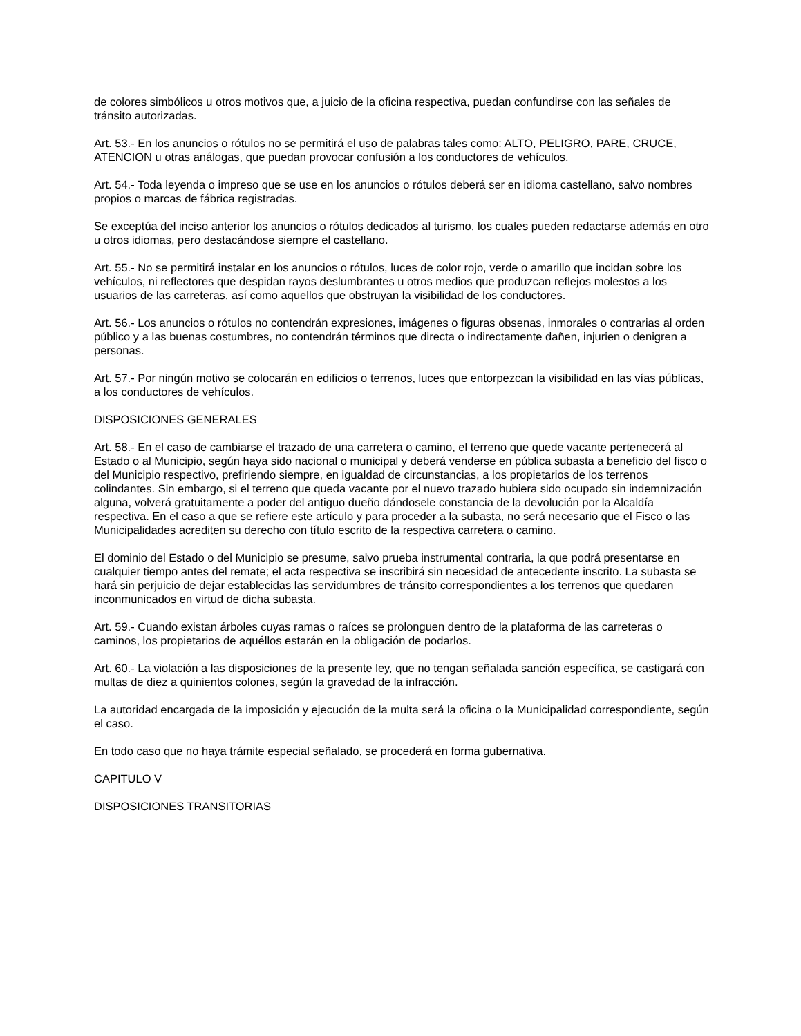de colores simbólicos u otros motivos que, a juicio de la oficina respectiva, puedan confundirse con las señales de tránsito autorizadas.
Art. 53.- En los anuncios o rótulos no se permitirá el uso de palabras tales como: ALTO, PELIGRO, PARE, CRUCE, ATENCION u otras análogas, que puedan provocar confusión a los conductores de vehículos.
Art. 54.- Toda leyenda o impreso que se use en los anuncios o rótulos deberá ser en idioma castellano, salvo nombres propios o marcas de fábrica registradas.
Se exceptúa del inciso anterior los anuncios o rótulos dedicados al turismo, los cuales pueden redactarse además en otro u otros idiomas, pero destacándose siempre el castellano.
Art. 55.- No se permitirá instalar en los anuncios o rótulos, luces de color rojo, verde o amarillo que incidan sobre los vehículos, ni reflectores que despidan rayos deslumbrantes u otros medios que produzcan reflejos molestos a los usuarios de las carreteras, así como aquellos que obstruyan la visibilidad de los conductores.
Art. 56.- Los anuncios o rótulos no contendrán expresiones, imágenes o figuras obsenas, inmorales o contrarias al orden público y a las buenas costumbres, no contendrán términos que directa o indirectamente dañen, injurien o denigren a personas.
Art. 57.- Por ningún motivo se colocarán en edificios o terrenos, luces que entorpezcan la visibilidad en las vías públicas, a los conductores de vehículos.
DISPOSICIONES GENERALES
Art. 58.- En el caso de cambiarse el trazado de una carretera o camino, el terreno que quede vacante pertenecerá al Estado o al Municipio, según haya sido nacional o municipal y deberá venderse en pública subasta a beneficio del fisco o del Municipio respectivo, prefiriendo siempre, en igualdad de circunstancias, a los propietarios de los terrenos colindantes. Sin embargo, si el terreno que queda vacante por el nuevo trazado hubiera sido ocupado sin indemnización alguna, volverá gratuitamente a poder del antiguo dueño dándosele constancia de la devolución por la Alcaldía respectiva. En el caso a que se refiere este artículo y para proceder a la subasta, no será necesario que el Fisco o las Municipalidades acrediten su derecho con título escrito de la respectiva carretera o camino.
El dominio del Estado o del Municipio se presume, salvo prueba instrumental contraria, la que podrá presentarse en cualquier tiempo antes del remate; el acta respectiva se inscribirá sin necesidad de antecedente inscrito. La subasta se hará sin perjuicio de dejar establecidas las servidumbres de tránsito correspondientes a los terrenos que quedaren inconmunicados en virtud de dicha subasta.
Art. 59.- Cuando existan árboles cuyas ramas o raíces se prolonguen dentro de la plataforma de las carreteras o caminos, los propietarios de aquéllos estarán en la obligación de podarlos.
Art. 60.- La violación a las disposiciones de la presente ley, que no tengan señalada sanción específica, se castigará con multas de diez a quinientos colones, según la gravedad de la infracción.
La autoridad encargada de la imposición y ejecución de la multa será la oficina o la Municipalidad correspondiente, según el caso.
En todo caso que no haya trámite especial señalado, se procederá en forma gubernativa.
CAPITULO V
DISPOSICIONES TRANSITORIAS